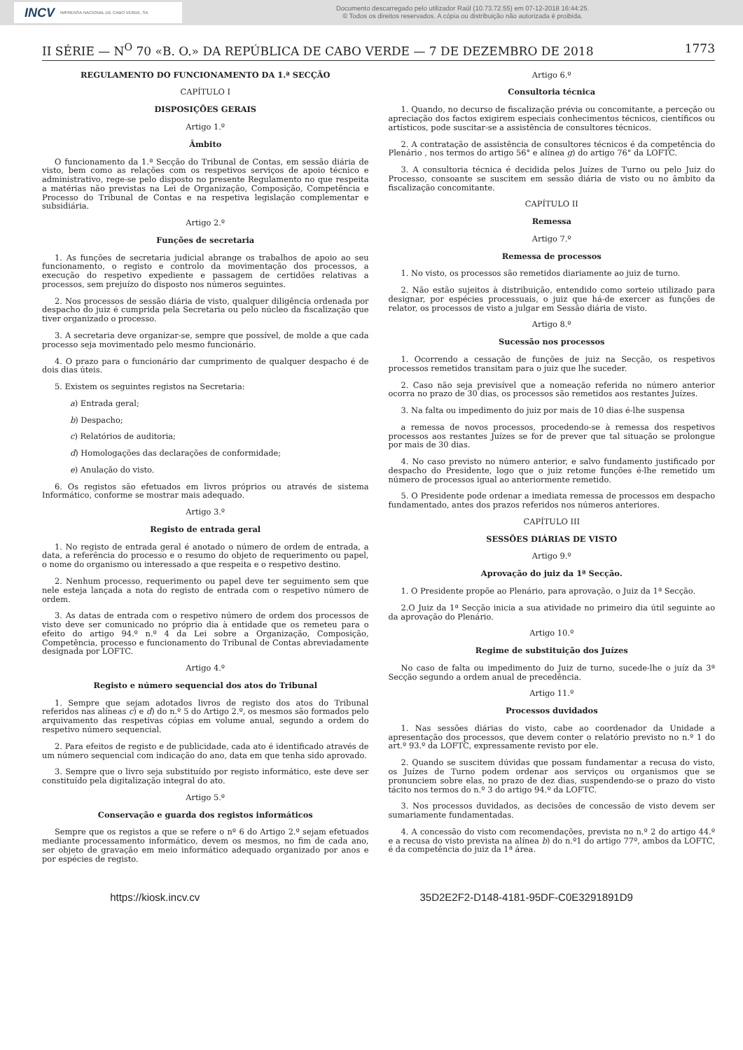INCV IMPRENSA NACIONAL DE CABO VERDE, SA
Documento descarregado pelo utilizador Raúl (10.73.72.55) em 07-12-2018 16:44:25.
© Todos os direitos reservados. A cópia ou distribuição não autorizada é proibida.
II SÉRIE — N<sup>O</sup> 70 «B. O.» DA REPÚBLICA DE CABO VERDE — 7 DE DEZEMBRO DE 2018 1773
REGULAMENTO DO FUNCIONAMENTO DA 1.ª SECÇÃO
CAPÍTULO I
DISPOSIÇÕES GERAIS
Artigo 1.º
Âmbito
O funcionamento da 1.ª Secção do Tribunal de Contas, em sessão diária de visto, bem como as relações com os respetivos serviços de apoio técnico e administrativo, rege-se pelo disposto no presente Regulamento no que respeita a matérias não previstas na Lei de Organização, Composição, Competência e Processo do Tribunal de Contas e na respetiva legislação complementar e subsidiária.
Artigo 2.º
Funções de secretaria
1. As funções de secretaria judicial abrange os trabalhos de apoio ao seu funcionamento, o registo e controlo da movimentação dos processos, a execução do respetivo expediente e passagem de certidões relativas a processos, sem prejuízo do disposto nos números seguintes.
2. Nos processos de sessão diária de visto, qualquer diligência ordenada por despacho do juiz é cumprida pela Secretaria ou pelo núcleo da fiscalização que tiver organizado o processo.
3. A secretaria deve organizar-se, sempre que possível, de molde a que cada processo seja movimentado pelo mesmo funcionário.
4. O prazo para o funcionário dar cumprimento de qualquer despacho é de dois dias úteis.
5. Existem os seguintes registos na Secretaria:
a) Entrada geral;
b) Despacho;
c) Relatórios de auditoria;
d) Homologações das declarações de conformidade;
e) Anulação do visto.
6. Os registos são efetuados em livros próprios ou através de sistema Informático, conforme se mostrar mais adequado.
Artigo 3.º
Registo de entrada geral
1. No registo de entrada geral é anotado o número de ordem de entrada, a data, a referência do processo e o resumo do objeto de requerimento ou papel, o nome do organismo ou interessado a que respeita e o respetivo destino.
2. Nenhum processo, requerimento ou papel deve ter seguimento sem que nele esteja lançada a nota do registo de entrada com o respetivo número de ordem.
3. As datas de entrada com o respetivo número de ordem dos processos de visto deve ser comunicado no próprio dia à entidade que os remeteu para o efeito do artigo 94.º n.º 4 da Lei sobre a Organização, Composição, Competência, processo e funcionamento do Tribunal de Contas abreviadamente designada por LOFTC.
Artigo 4.º
Registo e número sequencial dos atos do Tribunal
1. Sempre que sejam adotados livros de registo dos atos do Tribunal referidos nas alíneas c) e d) do n.º 5 do Artigo 2.º, os mesmos são formados pelo arquivamento das respetivas cópias em volume anual, segundo a ordem do respetivo número sequencial.
2. Para efeitos de registo e de publicidade, cada ato é identificado através de um número sequencial com indicação do ano, data em que tenha sido aprovado.
3. Sempre que o livro seja substituído por registo informático, este deve ser constituído pela digitalização integral do ato.
Artigo 5.º
Conservação e guarda dos registos informáticos
Sempre que os registos a que se refere o nº 6 do Artigo 2.º sejam efetuados mediante processamento informático, devem os mesmos, no fim de cada ano, ser objeto de gravação em meio informático adequado organizado por anos e por espécies de registo.
Artigo 6.º
Consultoria técnica
1. Quando, no decurso de fiscalização prévia ou concomitante, a perceção ou apreciação dos factos exigirem especiais conhecimentos técnicos, científicos ou artísticos, pode suscitar-se a assistência de consultores técnicos.
2. A contratação de assistência de consultores técnicos é da competência do Plenário , nos termos do artigo 56° e alínea g) do artigo 76° da LOFTC.
3. A consultoria técnica é decidida pelos Juízes de Turno ou pelo Juiz do Processo, consoante se suscitem em sessão diária de visto ou no âmbito da fiscalização concomitante.
CAPÍTULO II
Remessa
Artigo 7.º
Remessa de processos
1. No visto, os processos são remetidos diariamente ao juiz de turno.
2. Não estão sujeitos à distribuição, entendido como sorteio utilizado para designar, por espécies processuais, o juiz que há-de exercer as funções de relator, os processos de visto a julgar em Sessão diária de visto.
Artigo 8.º
Sucessão nos processos
1. Ocorrendo a cessação de funções de juiz na Secção, os respetivos processos remetidos transitam para o juiz que lhe suceder.
2. Caso não seja previsível que a nomeação referida no número anterior ocorra no prazo de 30 dias, os processos são remetidos aos restantes Juízes.
3. Na falta ou impedimento do juiz por mais de 10 dias é-lhe suspensa
a remessa de novos processos, procedendo-se à remessa dos respetivos processos aos restantes Juízes se for de prever que tal situação se prolongue por mais de 30 dias.
4. No caso previsto no número anterior, e salvo fundamento justificado por despacho do Presidente, logo que o juiz retome funções é-lhe remetido um número de processos igual ao anteriormente remetido.
5. O Presidente pode ordenar a imediata remessa de processos em despacho fundamentado, antes dos prazos referidos nos números anteriores.
CAPÍTULO III
SESSÕES DIÁRIAS DE VISTO
Artigo 9.º
Aprovação do juiz da 1ª Secção.
1. O Presidente propõe ao Plenário, para aprovação, o Juiz da 1ª Secção.
2.O Juiz da 1ª Secção inicia a sua atividade no primeiro dia útil seguinte ao da aprovação do Plenário.
Artigo 10.º
Regime de substituição dos Juízes
No caso de falta ou impedimento do Juiz de turno, sucede-lhe o juíz da 3ª Secção segundo a ordem anual de precedência.
Artigo 11.º
Processos duvidados
1. Nas sessões diárias do visto, cabe ao coordenador da Unidade a apresentação dos processos, que devem conter o relatório previsto no n.º 1 do art.º 93.º da LOFTC, expressamente revisto por ele.
2. Quando se suscitem dúvidas que possam fundamentar a recusa do visto, os Juízes de Turno podem ordenar aos serviços ou organismos que se pronunciem sobre elas, no prazo de dez dias, suspendendo-se o prazo do visto tácito nos termos do n.º 3 do artigo 94.º da LOFTC.
3. Nos processos duvidados, as decisões de concessão de visto devem ser sumariamente fundamentadas.
4. A concessão do visto com recomendações, prevista no n.º 2 do artigo 44.º e a recusa do visto prevista na alínea b) do n.º1 do artigo 77º, ambos da LOFTC, é da competência do juiz da 1ª área.
https://kiosk.incv.cv 35D2E2F2-D148-4181-95DF-C0E3291891D9